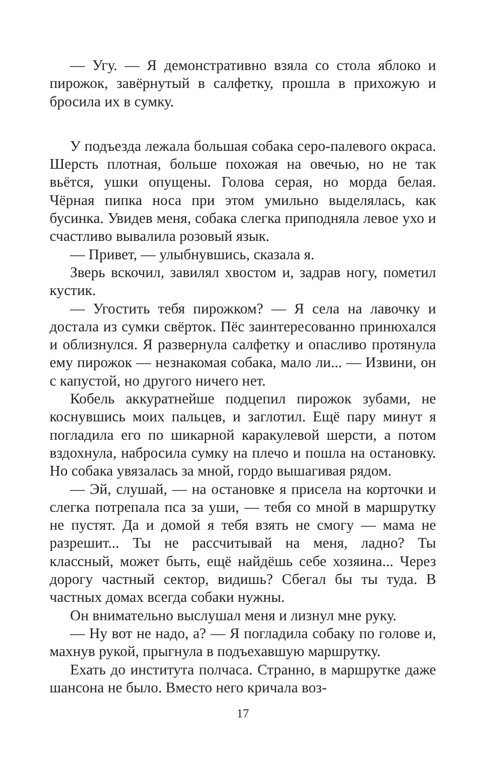— Угу. — Я демонстративно взяла со стола яблоко и пирожок, завёрнутый в салфетку, прошла в прихожую и бросила их в сумку.
У подъезда лежала большая собака серо-палевого окраса. Шерсть плотная, больше похожая на овечью, но не так вьётся, ушки опущены. Голова серая, но морда белая. Чёрная пипка носа при этом умильно выделялась, как бусинка. Увидев меня, собака слегка приподняла левое ухо и счастливо вывалила розовый язык.
— Привет, — улыбнувшись, сказала я.
Зверь вскочил, завилял хвостом и, задрав ногу, пометил кустик.
— Угостить тебя пирожком? — Я села на лавочку и достала из сумки свёрток. Пёс заинтересованно принюхался и облизнулся. Я развернула салфетку и опасливо протянула ему пирожок — незнакомая собака, мало ли... — Извини, он с капустой, но другого ничего нет.
Кобель аккуратнейше подцепил пирожок зубами, не коснувшись моих пальцев, и заглотил. Ещё пару минут я погладила его по шикарной каракулевой шерсти, а потом вздохнула, набросила сумку на плечо и пошла на остановку. Но собака увязалась за мной, гордо вышагивая рядом.
— Эй, слушай, — на остановке я присела на корточки и слегка потрепала пса за уши, — тебя со мной в маршрутку не пустят. Да и домой я тебя взять не смогу — мама не разрешит... Ты не рассчитывай на меня, ладно? Ты классный, может быть, ещё найдёшь себе хозяина... Через дорогу частный сектор, видишь? Сбегал бы ты туда. В частных домах всегда собаки нужны.
Он внимательно выслушал меня и лизнул мне руку.
— Ну вот не надо, а? — Я погладила собаку по голове и, махнув рукой, прыгнула в подъехавшую маршрутку.
Ехать до института полчаса. Странно, в маршрутке даже шансона не было. Вместо него кричала воз-
17